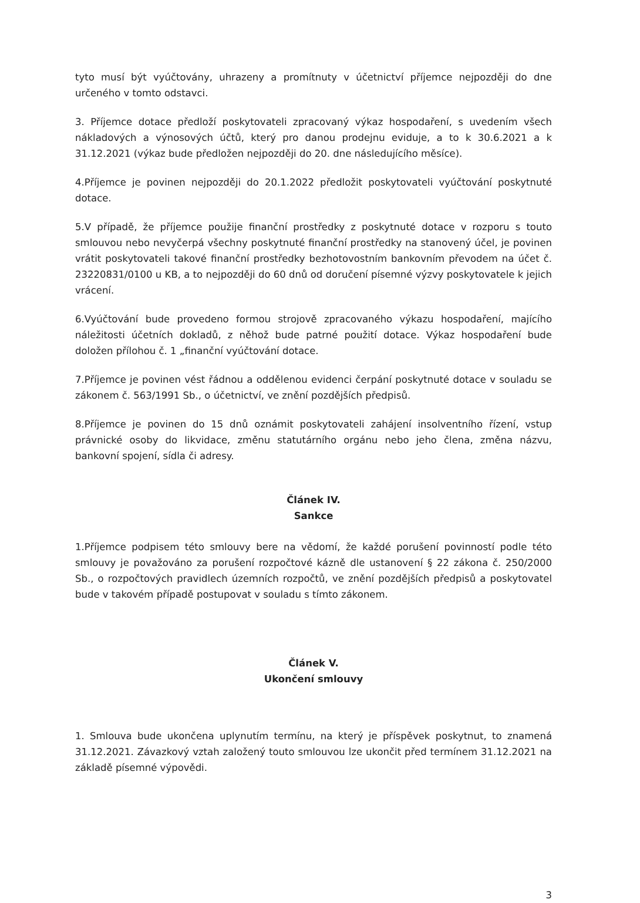tyto musí být vyúčtovány, uhrazeny a promítnuty v účetnictví příjemce nejpozději do dne určeného v tomto odstavci.
3. Příjemce dotace předloží poskytovateli zpracovaný výkaz hospodaření, s uvedením všech nákladových a výnosových účtů, který pro danou prodejnu eviduje, a to k 30.6.2021 a k 31.12.2021 (výkaz bude předložen nejpozději do 20. dne následujícího měsíce).
4.Příjemce je povinen nejpozději do 20.1.2022 předložit poskytovateli vyúčtování poskytnuté dotace.
5.V případě, že příjemce použije finanční prostředky z poskytnuté dotace v rozporu s touto smlouvou nebo nevyčerpá všechny poskytnuté finanční prostředky na stanovený účel, je povinen vrátit poskytovateli takové finanční prostředky bezhotovostním bankovním převodem na účet č. 23220831/0100 u KB, a to nejpozději do 60 dnů od doručení písemné výzvy poskytovatele k jejich vrácení.
6.Vyúčtování bude provedeno formou strojově zpracovaného výkazu hospodaření, majícího náležitosti účetních dokladů, z něhož bude patrné použití dotace. Výkaz hospodaření bude doložen přílohou č. 1 „finanční vyúčtování dotace.
7.Příjemce je povinen vést řádnou a oddělenou evidenci čerpání poskytnuté dotace v souladu se zákonem č. 563/1991 Sb., o účetnictví, ve znění pozdějších předpisů.
8.Příjemce je povinen do 15 dnů oznámit poskytovateli zahájení insolventního řízení, vstup právnické osoby do likvidace, změnu statutárního orgánu nebo jeho člena, změna názvu, bankovní spojení, sídla či adresy.
Článek IV.
Sankce
1.Příjemce podpisem této smlouvy bere na vědomí, že každé porušení povinností podle této smlouvy je považováno za porušení rozpočtové kázně dle ustanovení § 22 zákona č. 250/2000 Sb., o rozpočtových pravidlech územních rozpočtů, ve znění pozdějších předpisů a poskytovatel bude v takovém případě postupovat v souladu s tímto zákonem.
Článek V.
Ukončení smlouvy
1. Smlouva bude ukončena uplynutím termínu, na který je příspěvek poskytnut, to znamená 31.12.2021. Závazkový vztah založený touto smlouvou lze ukončit před termínem 31.12.2021 na základě písemné výpovědi.
3